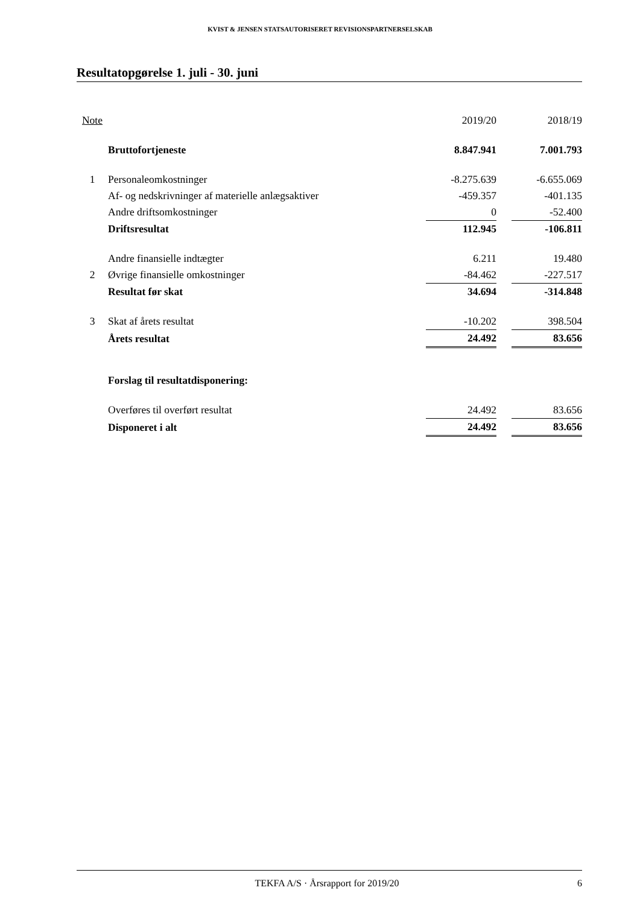KVIST & JENSEN STATSAUTORISERET REVISIONSPARTNERSELSKAB
Resultatopgørelse 1. juli - 30. juni
| Note | | 2019/20 | | 2018/19 |
| --- | --- | --- | --- | --- |
| | Bruttofortjeneste | 8.847.941 | | 7.001.793 |
| 1 | Personaleomkostninger | -8.275.639 | | -6.655.069 |
| | Af- og nedskrivninger af materielle anlægsaktiver | -459.357 | | -401.135 |
| | Andre driftsomkostninger | 0 | | -52.400 |
| | Driftsresultat | 112.945 | | -106.811 |
| | Andre finansielle indtægter | 6.211 | | 19.480 |
| 2 | Øvrige finansielle omkostninger | -84.462 | | -227.517 |
| | Resultat før skat | 34.694 | | -314.848 |
| 3 | Skat af årets resultat | -10.202 | | 398.504 |
| | Årets resultat | 24.492 | | 83.656 |
| | Forslag til resultatdisponering: | | | |
| | Overføres til overført resultat | 24.492 | | 83.656 |
| | Disponeret i alt | 24.492 | | 83.656 |
TEKFA A/S · Årsrapport for 2019/20 6